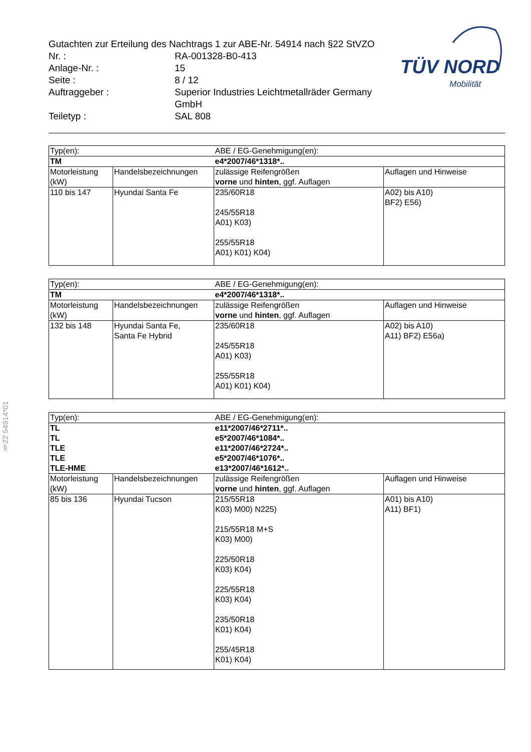Gutachten zur Erteilung des Nachtrags 1 zur ABE-Nr. 54914 nach §22 StVZO
| Nr. : | RA-001328-B0-413 |
| Anlage-Nr. : | 15 |
| Seite : | 8 / 12 |
| Auftraggeber : | Superior Industries Leichtmetallräder Germany GmbH |
| Teiletyp : | SAL 808 |
TÜV NORD
Mobilität
§22 54914*01
| Typ(en): | | ABE / EG-Genehmigung(en): | |
| TM | | e4*2007/46*1318*.. | |
| Motorleistung (kW) | Handelsbezeichnungen | zulässige Reifengrößen vorne und hinten , ggf. Auflagen | Auflagen und Hinweise |
| 110 bis 147 | Hyundai Santa Fe | 235/60R18 245/55R18 A01) K03) 255/55R18 A01) K01) K04) | A02) bis A10) BF2) E56) |
| Typ(en): | | ABE / EG-Genehmigung(en): | |
| TM | | e4*2007/46*1318*.. | |
| Motorleistung (kW) | Handelsbezeichnungen | zulässige Reifengrößen vorne und hinten , ggf. Auflagen | Auflagen und Hinweise |
| 132 bis 148 | Hyundai Santa Fe, Santa Fe Hybrid | 235/60R18 245/55R18 A01) K03) 255/55R18 A01) K01) K04) | A02) bis A10) A11) BF2) E56a) |
| Typ(en): | | ABE / EG-Genehmigung(en): | |
| TL TL TLE TLE TLE-HME | | e11*2007/46*2711*.. e5*2007/46*1084*.. e11*2007/46*2724*.. e5*2007/46*1076*.. e13*2007/46*1612*.. | |
| Motorleistung (kW) | Handelsbezeichnungen | zulässige Reifengrößen vorne und hinten , ggf. Auflagen | Auflagen und Hinweise |
| 85 bis 136 | Hyundai Tucson | 215/55R18 K03) M00) N225) 215/55R18 M+S K03) M00) 225/50R18 K03) K04) 225/55R18 K03) K04) 235/50R18 K01) K04) 255/45R18 K01) K04) | A01) bis A10) A11) BF1) |